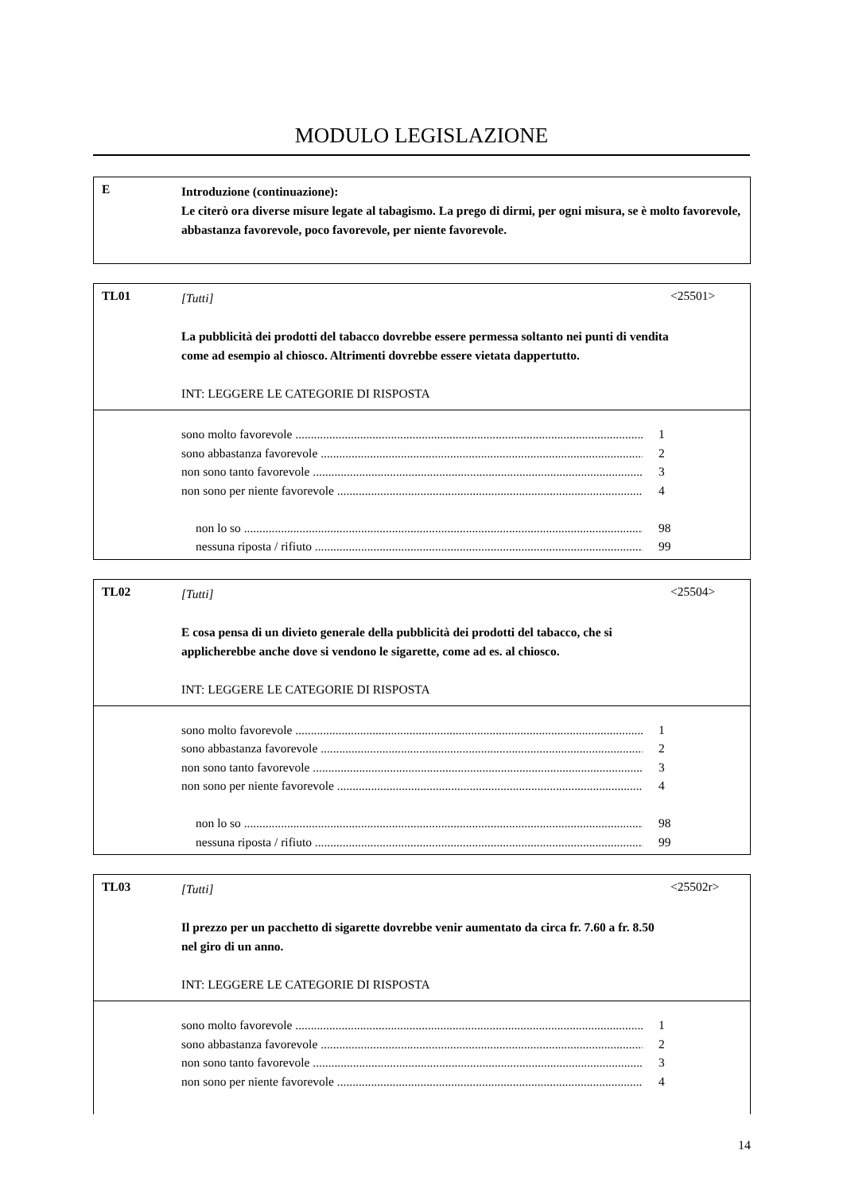MODULO LEGISLAZIONE
E
Introduzione (continuazione):
Le citerò ora diverse misure legate al tabagismo. La prego di dirmi, per ogni misura, se è molto favorevole, abbastanza favorevole, poco favorevole, per niente favorevole.
TL01
[Tutti]
La pubblicità dei prodotti del tabacco dovrebbe essere permessa soltanto nei punti di vendita come ad esempio al chiosco. Altrimenti dovrebbe essere vietata dappertutto.
INT: LEGGERE LE CATEGORIE DI RISPOSTA
<25501>
sono molto favorevole 1
sono abbastanza favorevole 2
non sono tanto favorevole 3
non sono per niente favorevole 4
non lo so 98
nessuna riposta / rifiuto 99
TL02
[Tutti]
E cosa pensa di un divieto generale della pubblicità dei prodotti del tabacco, che si applicherebbe anche dove si vendono le sigarette, come ad es. al chiosco.
INT: LEGGERE LE CATEGORIE DI RISPOSTA
<25504>
sono molto favorevole 1
sono abbastanza favorevole 2
non sono tanto favorevole 3
non sono per niente favorevole 4
non lo so 98
nessuna riposta / rifiuto 99
TL03
[Tutti]
Il prezzo per un pacchetto di sigarette dovrebbe venir aumentato da circa fr. 7.60 a fr. 8.50 nel giro di un anno.
INT: LEGGERE LE CATEGORIE DI RISPOSTA
<25502r>
sono molto favorevole 1
sono abbastanza favorevole 2
non sono tanto favorevole 3
non sono per niente favorevole 4
14